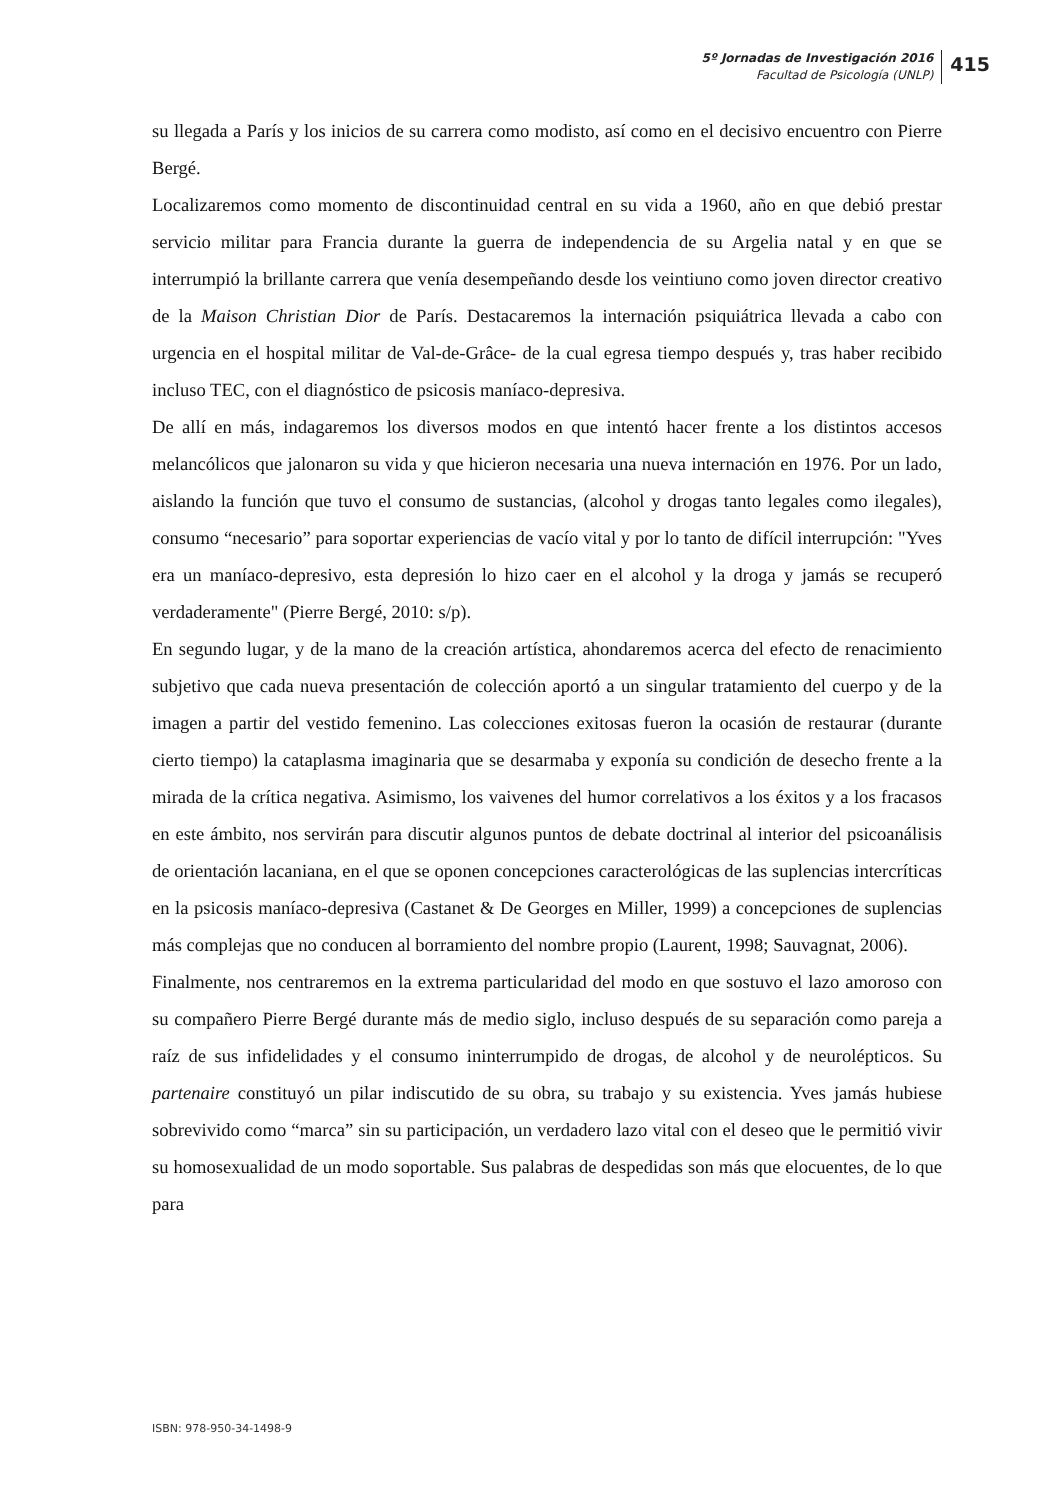5º Jornadas de Investigación 2016
Facultad de Psicología (UNLP)
415
su llegada a París y los inicios de su carrera como modisto, así como en el decisivo encuentro con Pierre Bergé.
Localizaremos como momento de discontinuidad central en su vida a 1960, año en que debió prestar servicio militar para Francia durante la guerra de independencia de su Argelia natal y en que se interrumpió la brillante carrera que venía desempeñando desde los veintiuno como joven director creativo de la Maison Christian Dior de París. Destacaremos la internación psiquiátrica llevada a cabo con urgencia en el hospital militar de Val-de-Grâce- de la cual egresa tiempo después y, tras haber recibido incluso TEC, con el diagnóstico de psicosis maníaco-depresiva.
De allí en más, indagaremos los diversos modos en que intentó hacer frente a los distintos accesos melancólicos que jalonaron su vida y que hicieron necesaria una nueva internación en 1976. Por un lado, aislando la función que tuvo el consumo de sustancias, (alcohol y drogas tanto legales como ilegales), consumo “necesario” para soportar experiencias de vacío vital y por lo tanto de difícil interrupción: "Yves era un maníaco-depresivo, esta depresión lo hizo caer en el alcohol y la droga y jamás se recuperó verdaderamente" (Pierre Bergé, 2010: s/p).
En segundo lugar, y de la mano de la creación artística, ahondaremos acerca del efecto de renacimiento subjetivo que cada nueva presentación de colección aportó a un singular tratamiento del cuerpo y de la imagen a partir del vestido femenino. Las colecciones exitosas fueron la ocasión de restaurar (durante cierto tiempo) la cataplasma imaginaria que se desarmaba y exponía su condición de desecho frente a la mirada de la crítica negativa. Asimismo, los vaivenes del humor correlativos a los éxitos y a los fracasos en este ámbito, nos servirán para discutir algunos puntos de debate doctrinal al interior del psicoanálisis de orientación lacaniana, en el que se oponen concepciones caracterológicas de las suplencias intercríticas en la psicosis maníaco-depresiva (Castanet & De Georges en Miller, 1999) a concepciones de suplencias más complejas que no conducen al borramiento del nombre propio (Laurent, 1998; Sauvagnat, 2006).
Finalmente, nos centraremos en la extrema particularidad del modo en que sostuvo el lazo amoroso con su compañero Pierre Bergé durante más de medio siglo, incluso después de su separación como pareja a raíz de sus infidelidades y el consumo ininterrumpido de drogas, de alcohol y de neurolépticos. Su partenaire constituyó un pilar indiscutido de su obra, su trabajo y su existencia. Yves jamás hubiese sobrevivido como “marca” sin su participación, un verdadero lazo vital con el deseo que le permitió vivir su homosexualidad de un modo soportable. Sus palabras de despedidas son más que elocuentes, de lo que para
ISBN: 978-950-34-1498-9